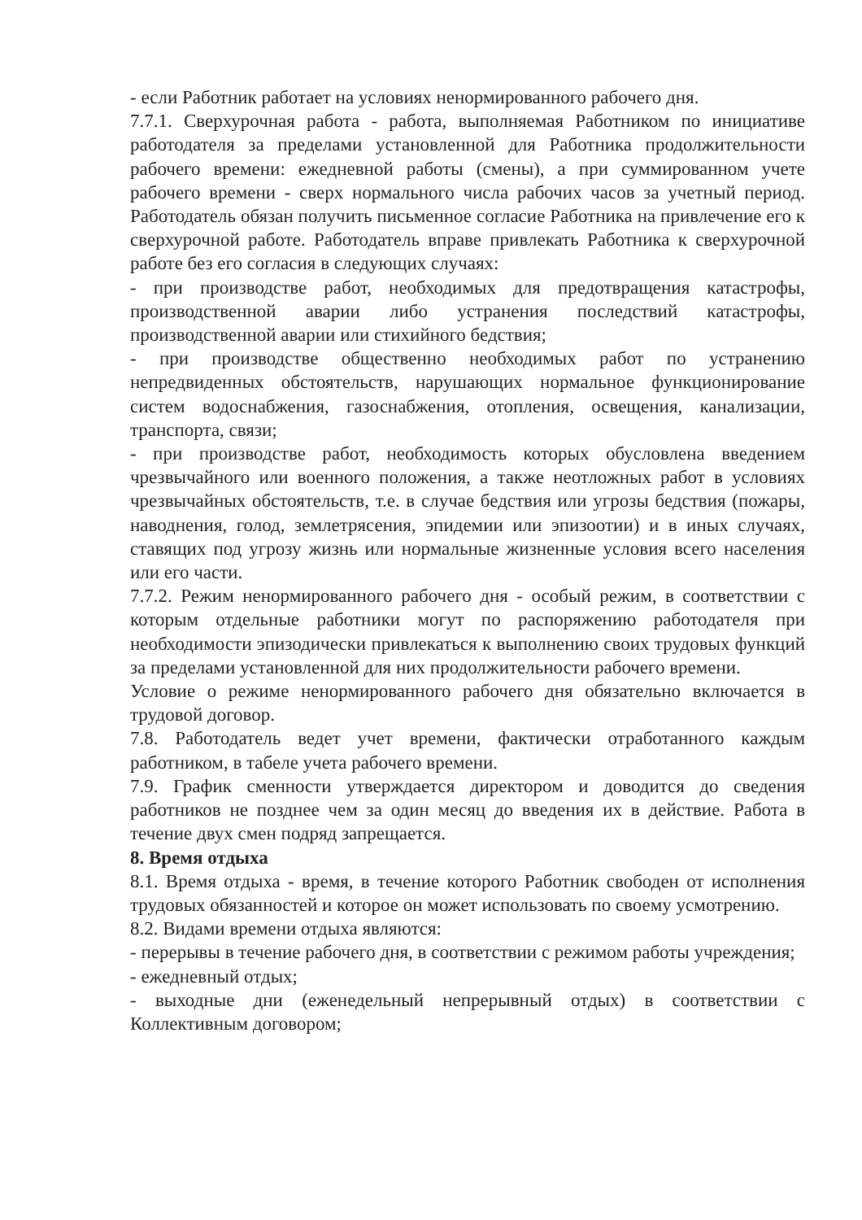- если Работник работает на условиях ненормированного рабочего дня.
7.7.1. Сверхурочная работа - работа, выполняемая Работником по инициативе работодателя за пределами установленной для Работника продолжительности рабочего времени: ежедневной работы (смены), а при суммированном учете рабочего времени - сверх нормального числа рабочих часов за учетный период. Работодатель обязан получить письменное согласие Работника на привлечение его к сверхурочной работе. Работодатель вправе привлекать Работника к сверхурочной работе без его согласия в следующих случаях:
- при производстве работ, необходимых для предотвращения катастрофы, производственной аварии либо устранения последствий катастрофы, производственной аварии или стихийного бедствия;
- при производстве общественно необходимых работ по устранению непредвиденных обстоятельств, нарушающих нормальное функционирование систем водоснабжения, газоснабжения, отопления, освещения, канализации, транспорта, связи;
- при производстве работ, необходимость которых обусловлена введением чрезвычайного или военного положения, а также неотложных работ в условиях чрезвычайных обстоятельств, т.е. в случае бедствия или угрозы бедствия (пожары, наводнения, голод, землетрясения, эпидемии или эпизоотии) и в иных случаях, ставящих под угрозу жизнь или нормальные жизненные условия всего населения или его части.
7.7.2. Режим ненормированного рабочего дня - особый режим, в соответствии с которым отдельные работники могут по распоряжению работодателя при необходимости эпизодически привлекаться к выполнению своих трудовых функций за пределами установленной для них продолжительности рабочего времени.
Условие о режиме ненормированного рабочего дня обязательно включается в трудовой договор.
7.8. Работодатель ведет учет времени, фактически отработанного каждым работником, в табеле учета рабочего времени.
7.9. График сменности утверждается директором и доводится до сведения работников не позднее чем за один месяц до введения их в действие. Работа в течение двух смен подряд запрещается.
8. Время отдыха
8.1. Время отдыха - время, в течение которого Работник свободен от исполнения трудовых обязанностей и которое он может использовать по своему усмотрению.
8.2. Видами времени отдыха являются:
- перерывы в течение рабочего дня, в соответствии с режимом работы учреждения;
- ежедневный отдых;
- выходные дни (еженедельный непрерывный отдых) в соответствии с Коллективным договором;